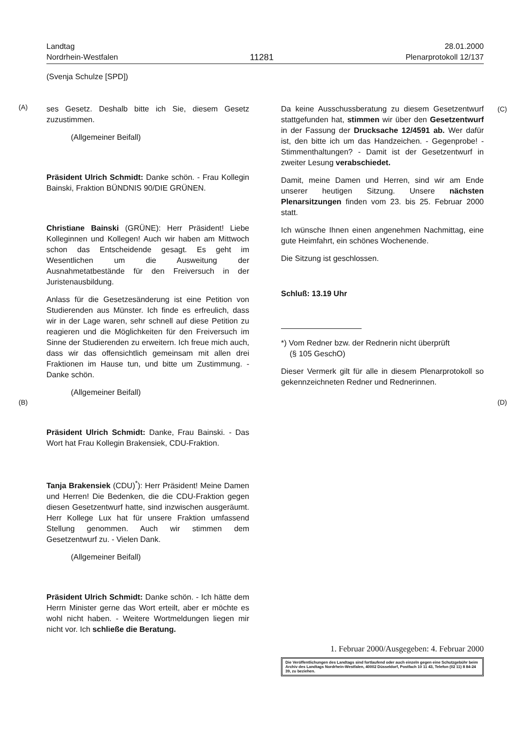Landtag
Nordrhein-Westfalen
11281
28.01.2000
Plenarprotokoll 12/137
(Svenja Schulze [SPD])
(A)
(B)
(C)
(D)
ses Gesetz. Deshalb bitte ich Sie, diesem Gesetz zuzustimmen.
(Allgemeiner Beifall)
Präsident Ulrich Schmidt: Danke schön. - Frau Kollegin Bainski, Fraktion BÜNDNIS 90/DIE GRÜNEN.
Christiane Bainski (GRÜNE): Herr Präsident! Liebe Kolleginnen und Kollegen! Auch wir haben am Mittwoch schon das Entscheidende gesagt. Es geht im Wesentlichen um die Ausweitung der Ausnahmetatbestände für den Freiversuch in der Juristenausbildung.
Anlass für die Gesetzesänderung ist eine Petition von Studierenden aus Münster. Ich finde es erfreulich, dass wir in der Lage waren, sehr schnell auf diese Petition zu reagieren und die Möglichkeiten für den Freiversuch im Sinne der Studierenden zu erweitern. Ich freue mich auch, dass wir das offensichtlich gemeinsam mit allen drei Fraktionen im Hause tun, und bitte um Zustimmung. - Danke schön.
(Allgemeiner Beifall)
Präsident Ulrich Schmidt: Danke, Frau Bainski. - Das Wort hat Frau Kollegin Brakensiek, CDU-Fraktion.
Tanja Brakensiek (CDU)<sup>*</sup>): Herr Präsident! Meine Damen und Herren! Die Bedenken, die die CDU-Fraktion gegen diesen Gesetzentwurf hatte, sind inzwischen ausgeräumt. Herr Kollege Lux hat für unsere Fraktion umfassend Stellung genommen. Auch wir stimmen dem Gesetzentwurf zu. - Vielen Dank.
(Allgemeiner Beifall)
Präsident Ulrich Schmidt: Danke schön. - Ich hätte dem Herrn Minister gerne das Wort erteilt, aber er möchte es wohl nicht haben. - Weitere Wortmeldungen liegen mir nicht vor. Ich schließe die Beratung.
Da keine Ausschussberatung zu diesem Gesetzentwurf stattgefunden hat, stimmen wir über den Gesetzentwurf in der Fassung der Drucksache 12/4591 ab. Wer dafür ist, den bitte ich um das Handzeichen. - Gegenprobe! - Stimmenthaltungen? - Damit ist der Gesetzentwurf in zweiter Lesung verabschiedet.
Damit, meine Damen und Herren, sind wir am Ende unserer heutigen Sitzung. Unsere nächsten Plenarsitzungen finden vom 23. bis 25. Februar 2000 statt.
Ich wünsche Ihnen einen angenehmen Nachmittag, eine gute Heimfahrt, ein schönes Wochenende.
Die Sitzung ist geschlossen.
Schluß: 13.19 Uhr
*) Vom Redner bzw. der Rednerin nicht überprüft
(§ 105 GeschO)
Dieser Vermerk gilt für alle in diesem Plenarprotokoll so gekennzeichneten Redner und Rednerinnen.
1. Februar 2000/Ausgegeben: 4. Februar 2000
Die Veröffentlichungen des Landtags sind fortlaufend oder auch einzeln gegen eine Schutzgebühr beim Archiv des Landtags Nordrhein-Westfalen, 40002 Düsseldorf, Postfach 10 11 43, Telefon (02 11) 8 84-24 39, zu beziehen.